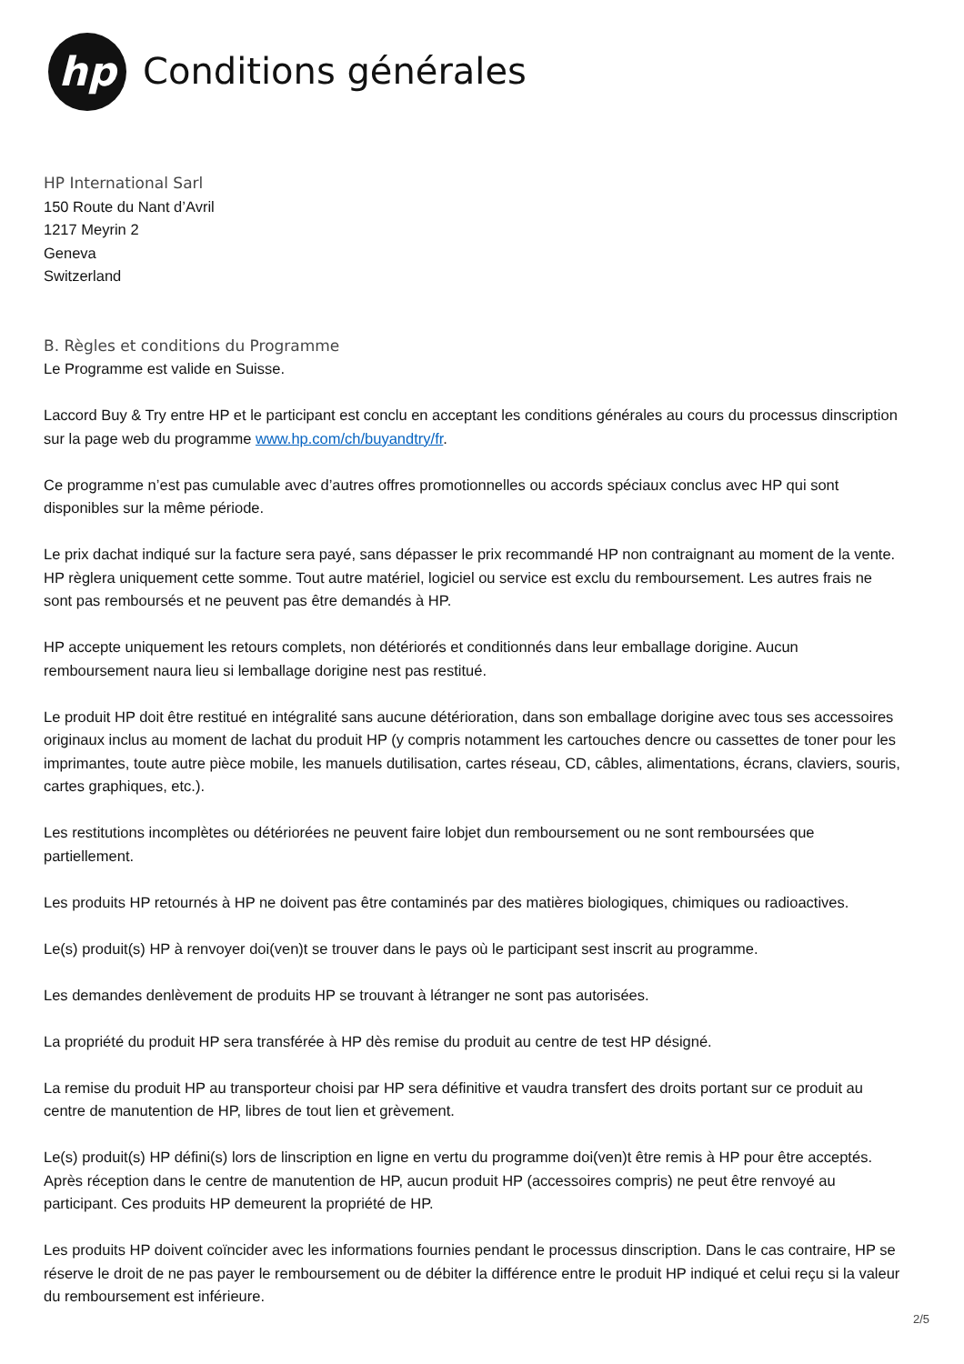hp
Conditions générales
HP International Sarl
150 Route du Nant d’Avril
1217 Meyrin 2
Geneva
Switzerland
B. Règles et conditions du Programme
Le Programme est valide en Suisse.
Laccord Buy & Try entre HP et le participant est conclu en acceptant les conditions générales au cours du processus dinscription sur la page web du programme www.hp.com/ch/buyandtry/fr.
Ce programme n’est pas cumulable avec d’autres offres promotionnelles ou accords spéciaux conclus avec HP qui sont disponibles sur la même période.
Le prix dachat indiqué sur la facture sera payé, sans dépasser le prix recommandé HP non contraignant au moment de la vente. HP règlera uniquement cette somme. Tout autre matériel, logiciel ou service est exclu du remboursement. Les autres frais ne sont pas remboursés et ne peuvent pas être demandés à HP.
HP accepte uniquement les retours complets, non détériorés et conditionnés dans leur emballage dorigine. Aucun remboursement naura lieu si lemballage dorigine nest pas restitué.
Le produit HP doit être restitué en intégralité sans aucune détérioration, dans son emballage dorigine avec tous ses accessoires originaux inclus au moment de lachat du produit HP (y compris notamment les cartouches dencre ou cassettes de toner pour les imprimantes, toute autre pièce mobile, les manuels dutilisation, cartes réseau, CD, câbles, alimentations, écrans, claviers, souris, cartes graphiques, etc.).
Les restitutions incomplètes ou détériorées ne peuvent faire lobjet dun remboursement ou ne sont remboursées que partiellement.
Les produits HP retournés à HP ne doivent pas être contaminés par des matières biologiques, chimiques ou radioactives.
Le(s) produit(s) HP à renvoyer doi(ven)t se trouver dans le pays où le participant sest inscrit au programme.
Les demandes denlèvement de produits HP se trouvant à létranger ne sont pas autorisées.
La propriété du produit HP sera transférée à HP dès remise du produit au centre de test HP désigné.
La remise du produit HP au transporteur choisi par HP sera définitive et vaudra transfert des droits portant sur ce produit au centre de manutention de HP, libres de tout lien et grèvement.
Le(s) produit(s) HP défini(s) lors de linscription en ligne en vertu du programme doi(ven)t être remis à HP pour être acceptés. Après réception dans le centre de manutention de HP, aucun produit HP (accessoires compris) ne peut être renvoyé au participant. Ces produits HP demeurent la propriété de HP.
Les produits HP doivent coïncider avec les informations fournies pendant le processus dinscription. Dans le cas contraire, HP se réserve le droit de ne pas payer le remboursement ou de débiter la différence entre le produit HP indiqué et celui reçu si la valeur du remboursement est inférieure.
2/5